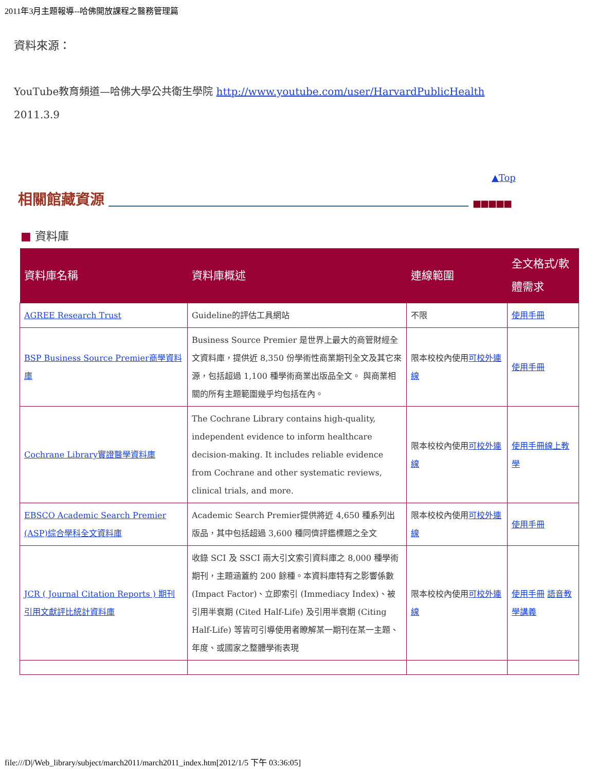2011年3月主題報導--哈佛開放課程之醫務管理篇
資料來源：
YouTube教育頻道—哈佛大學公共衛生學院 http://www.youtube.com/user/HarvardPublicHealth
2011.3.9
▲Top
相關館藏資源 ■■■■■
■ 資料庫
| 資料庫名稱 | 資料庫概述 | 連線範圍 | 全文格式/軟體需求 |
| --- | --- | --- | --- |
| AGREE Research Trust | Guideline的評估工具網站 | 不限 | 使用手冊 |
| BSP Business Source Premier商學資料庫 | Business Source Premier 是世界上最大的商管財經全文資料庫，提供近 8,350 份學術性商業期刊全文及其它來源，包括超過 1,100 種學術商業出版品全文。 與商業相關的所有主題範圍幾乎均包括在內。 | 限本校校內使用 可校外連線 | 使用手冊 |
| Cochrane Library實證醫學資料庫 | The Cochrane Library contains high-quality, independent evidence to inform healthcare decision-making. It includes reliable evidence from Cochrane and other systematic reviews, clinical trials, and more. | 限本校校內使用 可校外連線 | 使用手冊 線上教學 |
| EBSCO Academic Search Premier (ASP)綜合學科全文資料庫 | Academic Search Premier提供將近 4,650 種系列出版品，其中包括超過 3,600 種同儕評鑑標題之全文 | 限本校校內使用 可校外連線 | 使用手冊 |
| JCR ( Journal Citation Reports ) 期刊引用文獻評比統計資料庫 | 收錄 SCI 及 SSCI 兩大引文索引資料庫之 8,000 種學術期刊，主題涵蓋約 200 餘種。本資料庫特有之影響係數 (Impact Factor)、立即索引 (Immediacy Index)、被引用半衰期 (Cited Half-Life) 及引用半衰期 (Citing Half-Life) 等皆可引導使用者瞭解某一期刊在某一主題、年度、或國家之整體學術表現 | 限本校校內使用 可校外連線 | 使用手冊 語音教學講義 |
file:///D|/Web_library/subject/march2011/march2011_index.htm[2012/1/5 下午 03:36:05]